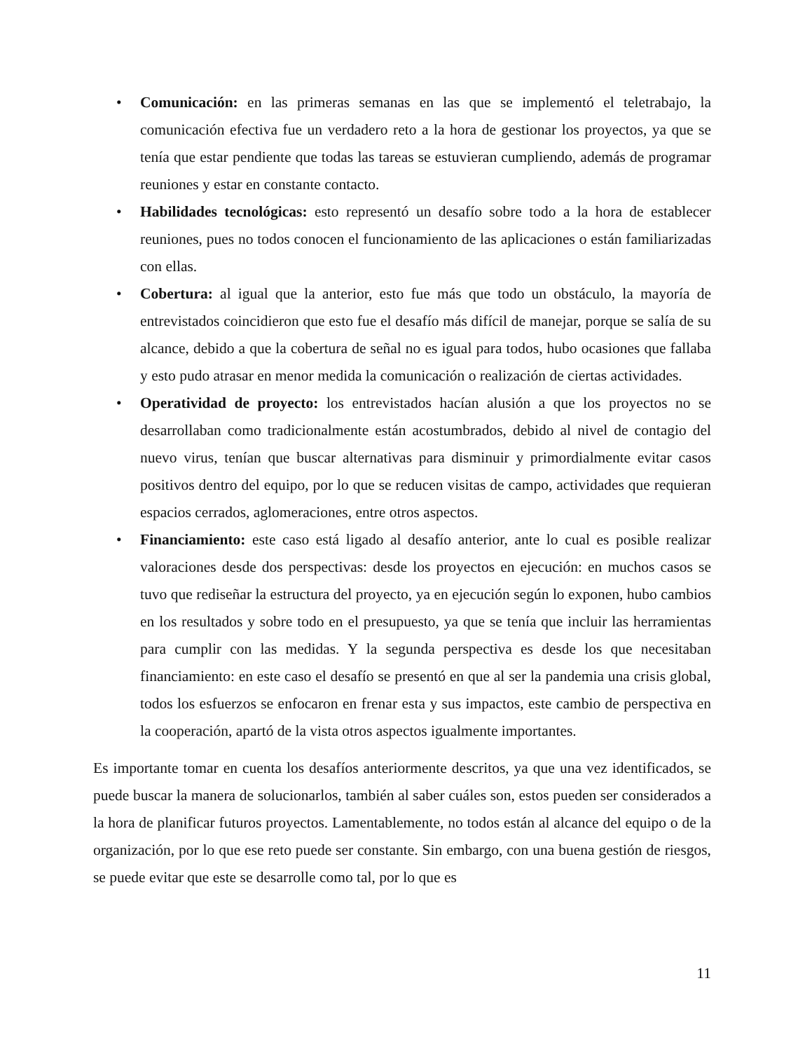• Comunicación: en las primeras semanas en las que se implementó el teletrabajo, la comunicación efectiva fue un verdadero reto a la hora de gestionar los proyectos, ya que se tenía que estar pendiente que todas las tareas se estuvieran cumpliendo, además de programar reuniones y estar en constante contacto.
• Habilidades tecnológicas: esto representó un desafío sobre todo a la hora de establecer reuniones, pues no todos conocen el funcionamiento de las aplicaciones o están familiarizadas con ellas.
• Cobertura: al igual que la anterior, esto fue más que todo un obstáculo, la mayoría de entrevistados coincidieron que esto fue el desafío más difícil de manejar, porque se salía de su alcance, debido a que la cobertura de señal no es igual para todos, hubo ocasiones que fallaba y esto pudo atrasar en menor medida la comunicación o realización de ciertas actividades.
• Operatividad de proyecto: los entrevistados hacían alusión a que los proyectos no se desarrollaban como tradicionalmente están acostumbrados, debido al nivel de contagio del nuevo virus, tenían que buscar alternativas para disminuir y primordialmente evitar casos positivos dentro del equipo, por lo que se reducen visitas de campo, actividades que requieran espacios cerrados, aglomeraciones, entre otros aspectos.
• Financiamiento: este caso está ligado al desafío anterior, ante lo cual es posible realizar valoraciones desde dos perspectivas: desde los proyectos en ejecución: en muchos casos se tuvo que rediseñar la estructura del proyecto, ya en ejecución según lo exponen, hubo cambios en los resultados y sobre todo en el presupuesto, ya que se tenía que incluir las herramientas para cumplir con las medidas. Y la segunda perspectiva es desde los que necesitaban financiamiento: en este caso el desafío se presentó en que al ser la pandemia una crisis global, todos los esfuerzos se enfocaron en frenar esta y sus impactos, este cambio de perspectiva en la cooperación, apartó de la vista otros aspectos igualmente importantes.
Es importante tomar en cuenta los desafíos anteriormente descritos, ya que una vez identificados, se puede buscar la manera de solucionarlos, también al saber cuáles son, estos pueden ser considerados a la hora de planificar futuros proyectos. Lamentablemente, no todos están al alcance del equipo o de la organización, por lo que ese reto puede ser constante. Sin embargo, con una buena gestión de riesgos, se puede evitar que este se desarrolle como tal, por lo que es
11